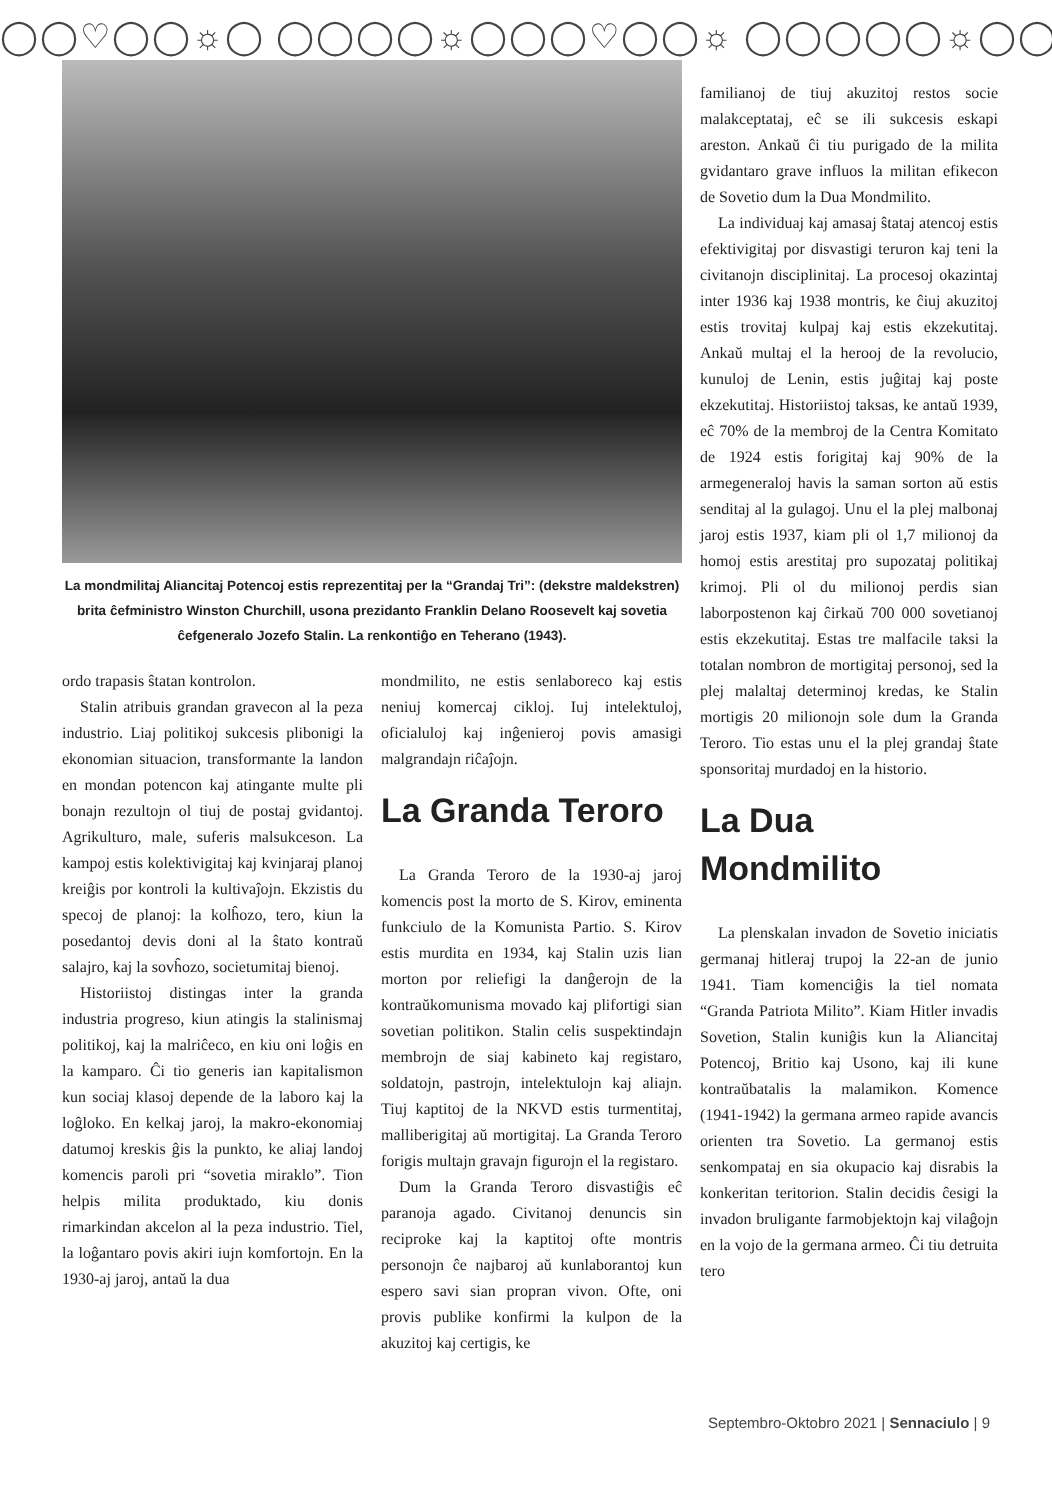◯◯♡◯◯☼◯ ◯◯◯◯☼◯◯◯♡◯◯☼ ◯◯◯◯◯☼◯◯◯♡◯◯
La mondmilitaj Aliancitaj Potencoj estis reprezentitaj per la “Grandaj Tri”: (dekstre maldekstren) brita ĉefministro Winston Churchill, usona prezidanto Franklin Delano Roosevelt kaj sovetia ĉefgeneralo Jozefo Stalin. La renkontiĝo en Teherano (1943).
ordo trapasis ŝtatan kontrolon.
Stalin atribuis grandan gravecon al la peza industrio. Liaj politikoj sukcesis plibonigi la ekonomian situacion, transformante la landon en mondan potencon kaj atingante multe pli bonajn rezultojn ol tiuj de postaj gvidantoj. Agrikulturo, male, suferis malsukceson. La kampoj estis kolektivigitaj kaj kvinjaraj planoj kreiĝis por kontroli la kultivaĵojn. Ekzistis du specoj de planoj: la kolĥozo, tero, kiun la posedantoj devis doni al la ŝtato kontraŭ salajro, kaj la sovĥozo, societumitaj bienoj.
Historiistoj distingas inter la granda industria progreso, kiun atingis la stalinismaj politikoj, kaj la malriĉeco, en kiu oni loĝis en la kamparo. Ĉi tio generis ian kapitalismon kun sociaj klasoj depende de la laboro kaj la loĝloko. En kelkaj jaroj, la makro-ekonomiaj datumoj kreskis ĝis la punkto, ke aliaj landoj komencis paroli pri “sovetia miraklo”. Tion helpis milita produktado, kiu donis rimarkindan akcelon al la peza industrio. Tiel, la loĝantaro povis akiri iujn komfortojn. En la 1930-aj jaroj, antaŭ la dua
mondmilito, ne estis senlaboreco kaj estis neniuj komercaj cikloj. Iuj intelektuloj, oficialuloj kaj inĝenieroj povis amasigi malgrandajn riĉaĵojn.
La Granda Teroro
La Granda Teroro de la 1930-aj jaroj komencis post la morto de S. Kirov, eminenta funkciulo de la Komunista Partio. S. Kirov estis murdita en 1934, kaj Stalin uzis lian morton por reliefigi la danĝerojn de la kontraŭkomunisma movado kaj plifortigi sian sovetian politikon. Stalin celis suspektindajn membrojn de siaj kabineto kaj registaro, soldatojn, pastrojn, intelektulojn kaj aliajn. Tiuj kaptitoj de la NKVD estis turmentitaj, malliberigitaj aŭ mortigitaj. La Granda Teroro forigis multajn gravajn figurojn el la registaro.
Dum la Granda Teroro disvastiĝis eĉ paranoja agado. Civitanoj denuncis sin reciproke kaj la kaptitoj ofte montris personojn ĉe najbaroj aŭ kunlaborantoj kun espero savi sian propran vivon. Ofte, oni provis publike konfirmi la kulpon de la akuzitoj kaj certigis, ke
familianoj de tiuj akuzitoj restos socie malakceptataj, eĉ se ili sukcesis eskapi areston. Ankaŭ ĉi tiu purigado de la milita gvidantaro grave influos la militan efikecon de Sovetio dum la Dua Mondmilito.
La individuaj kaj amasaj ŝtataj atencoj estis efektivigitaj por disvastigi teruron kaj teni la civitanojn disciplinitaj. La procesoj okazintaj inter 1936 kaj 1938 montris, ke ĉiuj akuzitoj estis trovitaj kulpaj kaj estis ekzekutitaj. Ankaŭ multaj el la herooj de la revolucio, kunuloj de Lenin, estis juĝitaj kaj poste ekzekutitaj. Historiistoj taksas, ke antaŭ 1939, eĉ 70% de la membroj de la Centra Komitato de 1924 estis forigitaj kaj 90% de la armegeneraloj havis la saman sorton aŭ estis senditaj al la gulagoj. Unu el la plej malbonaj jaroj estis 1937, kiam pli ol 1,7 milionoj da homoj estis arestitaj pro supozataj politikaj krimoj. Pli ol du milionoj perdis sian laborpostenon kaj ĉirkaŭ 700 000 sovetianoj estis ekzekutitaj. Estas tre malfacile taksi la totalan nombron de mortigitaj personoj, sed la plej malaltaj determinoj kredas, ke Stalin mortigis 20 milionojn sole dum la Granda Teroro. Tio estas unu el la plej grandaj ŝtate sponsoritaj murdadoj en la historio.
La Dua Mondmilito
La plenskalan invadon de Sovetio iniciatis germanaj hitleraj trupoj la 22-an de junio 1941. Tiam komenciĝis la tiel nomata “Granda Patriota Milito”. Kiam Hitler invadis Sovetion, Stalin kuniĝis kun la Aliancitaj Potencoj, Britio kaj Usono, kaj ili kune kontraŭbatalis la malamikon. Komence (1941-1942) la germana armeo rapide avancis orienten tra Sovetio. La germanoj estis senkompataj en sia okupacio kaj disrabis la konkeritan teritorion. Stalin decidis ĉesigi la invadon bruligante farmobjektojn kaj vilaĝojn en la vojo de la germana armeo. Ĉi tiu detruita tero
Septembro-Oktobro 2021 | Sennaciulo | 9